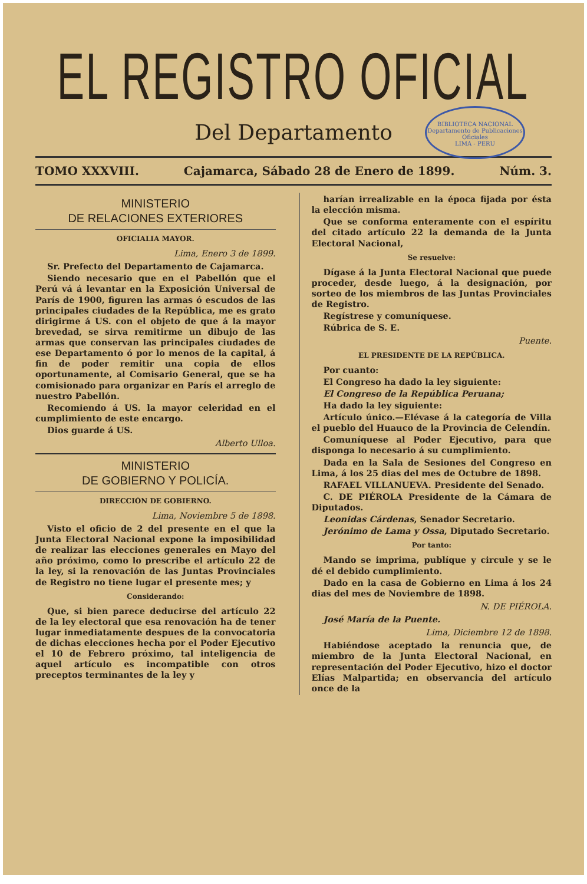EL REGISTRO OFICIAL
Del Departamento
BIBLIOTECA NACIONAL
Departamento de Publicaciones Oficiales
LIMA - PERU
TOMO XXXVIII. Cajamarca, Sábado 28 de Enero de 1899. Núm. 3.
MINISTERIO
DE RELACIONES EXTERIORES
OFICIALIA MAYOR.
Lima, Enero 3 de 1899.
Sr. Prefecto del Departamento de Cajamarca.
Siendo necesario que en el Pabellón que el Perú vá á levantar en la Exposición Universal de París de 1900, figuren las armas ó escudos de las principales ciudades de la República, me es grato dirigirme á US. con el objeto de que á la mayor brevedad, se sirva remitirme un dibujo de las armas que conservan las principales ciudades de ese Departamento ó por lo menos de la capital, á fin de poder remitir una copia de ellos oportunamente, al Comisario General, que se ha comisionado para organizar en París el arreglo de nuestro Pabellón.
Recomiendo á US. la mayor celeridad en el cumplimiento de este encargo.
Dios guarde á US.
Alberto Ulloa.
MINISTERIO
DE GOBIERNO Y POLICÍA.
DIRECCIÓN DE GOBIERNO.
Lima, Noviembre 5 de 1898.
Visto el oficio de 2 del presente en el que la Junta Electoral Nacional expone la imposibilidad de realizar las elecciones generales en Mayo del año próximo, como lo prescribe el artículo 22 de la ley, si la renovación de las Juntas Provinciales de Registro no tiene lugar el presente mes; y
Considerando:
Que, si bien parece deducirse del artículo 22 de la ley electoral que esa renovación ha de tener lugar inmediatamente despues de la convocatoria de dichas elecciones hecha por el Poder Ejecutivo el 10 de Febrero próximo, tal inteligencia de aquel artículo es incompatible con otros preceptos terminantes de la ley y
harían irrealizable en la época fijada por ésta la elección misma.
Que se conforma enteramente con el espíritu del citado artículo 22 la demanda de la Junta Electoral Nacional,
Se resuelve:
Dígase á la Junta Electoral Nacional que puede proceder, desde luego, á la designación, por sorteo de los miembros de las Juntas Provinciales de Registro.
Regístrese y comuníquese.
Rúbrica de S. E.
Puente.
EL PRESIDENTE DE LA REPÚBLICA.
Por cuanto:
El Congreso ha dado la ley siguiente:
El Congreso de la República Peruana;
Ha dado la ley siguiente:
Artículo único.—Elévase á la categoría de Villa el pueblo del Huauco de la Provincia de Celendín.
Comuníquese al Poder Ejecutivo, para que disponga lo necesario á su cumplimiento.
Dada en la Sala de Sesiones del Congreso en Lima, á los 25 dias del mes de Octubre de 1898.
RAFAEL VILLANUEVA. Presidente del Senado.
C. DE PIÉROLA Presidente de la Cámara de Diputados.
Leonidas Cárdenas, Senador Secretario.
Jerónimo de Lama y Ossa, Diputado Secretario.
Por tanto:
Mando se imprima, publíque y circule y se le dé el debido cumplimiento.
Dado en la casa de Gobierno en Lima á los 24 dias del mes de Noviembre de 1898.
N. DE PIÉROLA.
José María de la Puente.
Lima, Diciembre 12 de 1898.
Habiéndose aceptado la renuncia que, de miembro de la Junta Electoral Nacional, en representación del Poder Ejecutivo, hizo el doctor Elías Malpartida; en observancia del artículo once de la